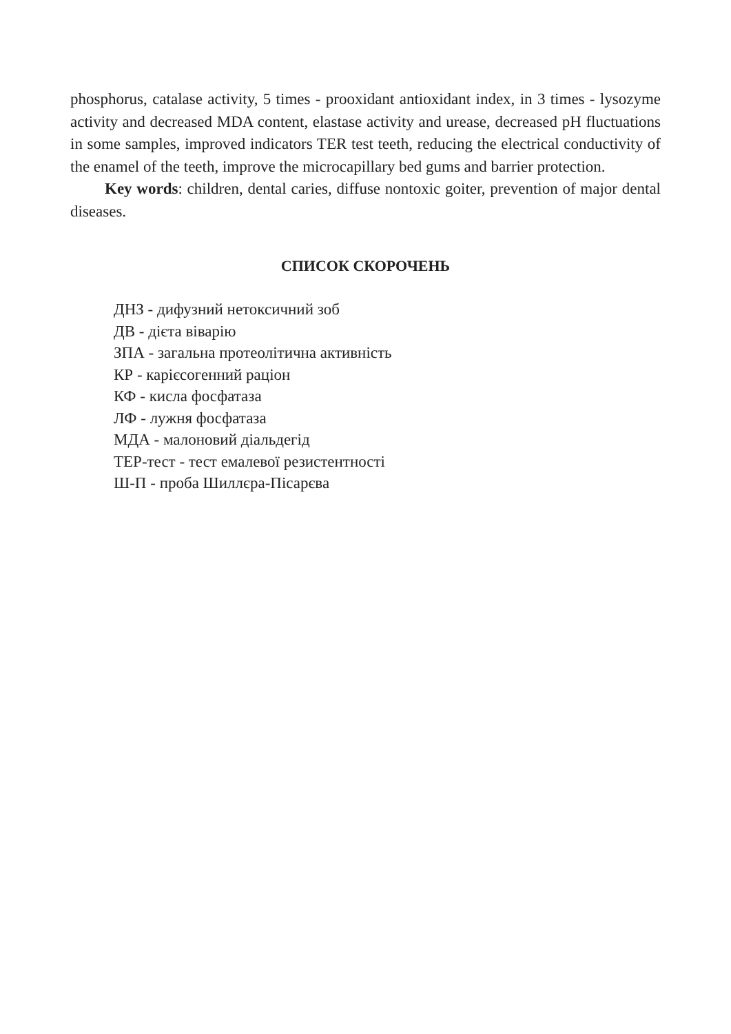phosphorus, catalase activity, 5 times - prooxidant antioxidant index, in 3 times - lysozyme activity and decreased MDA content, elastase activity and urease, decreased pH fluctuations in some samples, improved indicators TER test teeth, reducing the electrical conductivity of the enamel of the teeth, improve the microcapillary bed gums and barrier protection.
Key words: children, dental caries, diffuse nontoxic goiter, prevention of major dental diseases.
СПИСОК СКОРОЧЕНЬ
ДНЗ - дифузний нетоксичний зоб
ДВ - дієта віварію
ЗПА - загальна протеолітична активність
КР - карієсогенний раціон
КФ - кисла фосфатаза
ЛФ - лужня фосфатаза
МДА - малоновий діальдегід
ТЕР-тест - тест емалевої резистентності
Ш-П - проба Шиллєра-Пісарєва